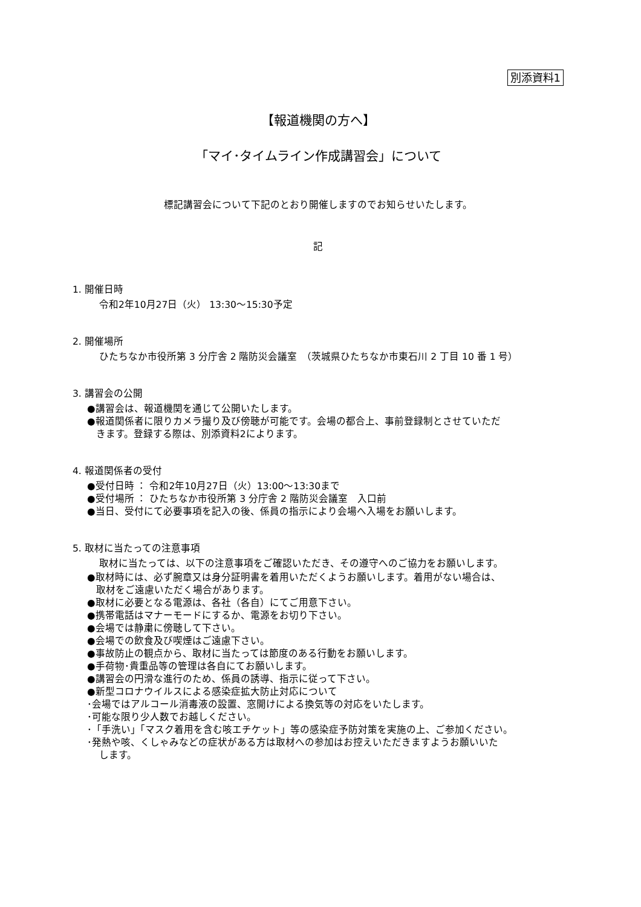別添資料1
【報道機関の方へ】
「マイ･タイムライン作成講習会」について
標記講習会について下記のとおり開催しますのでお知らせいたします。
記
1. 開催日時
令和2年10月27日（火） 13:30～15:30予定
2. 開催場所
ひたちなか市役所第 3 分庁舎 2 階防災会議室　（茨城県ひたちなか市東石川 2 丁目 10 番 1 号）
3. 講習会の公開
●講習会は、報道機関を通じて公開いたします。
●報道関係者に限りカメラ撮り及び傍聴が可能です。会場の都合上、事前登録制とさせていただ
きます。登録する際は、別添資料2によります。
4. 報道関係者の受付
●受付日時 ： 令和2年10月27日（火）13:00～13:30まで
●受付場所 ： ひたちなか市役所第 3 分庁舎 2 階防災会議室　入口前
●当日、受付にて必要事項を記入の後、係員の指示により会場へ入場をお願いします。
5. 取材に当たっての注意事項
取材に当たっては、以下の注意事項をご確認いただき、その遵守へのご協力をお願いします。
●取材時には、必ず腕章又は身分証明書を着用いただくようお願いします。着用がない場合は、
取材をご遠慮いただく場合があります。
●取材に必要となる電源は、各社（各自）にてご用意下さい。
●携帯電話はマナーモードにするか、電源をお切り下さい。
●会場では静粛に傍聴して下さい。
●会場での飲食及び喫煙はご遠慮下さい。
●事故防止の観点から、取材に当たっては節度のある行動をお願いします。
●手荷物･貴重品等の管理は各自にてお願いします。
●講習会の円滑な進行のため、係員の誘導、指示に従って下さい。
●新型コロナウイルスによる感染症拡大防止対応について
･会場ではアルコール消毒液の設置、窓開けによる換気等の対応をいたします。
･可能な限り少人数でお越しください。
･「手洗い」「マスク着用を含む咳エチケット」等の感染症予防対策を実施の上、ご参加ください。
･発熱や咳、くしゃみなどの症状がある方は取材への参加はお控えいただきますようお願いいた
します。